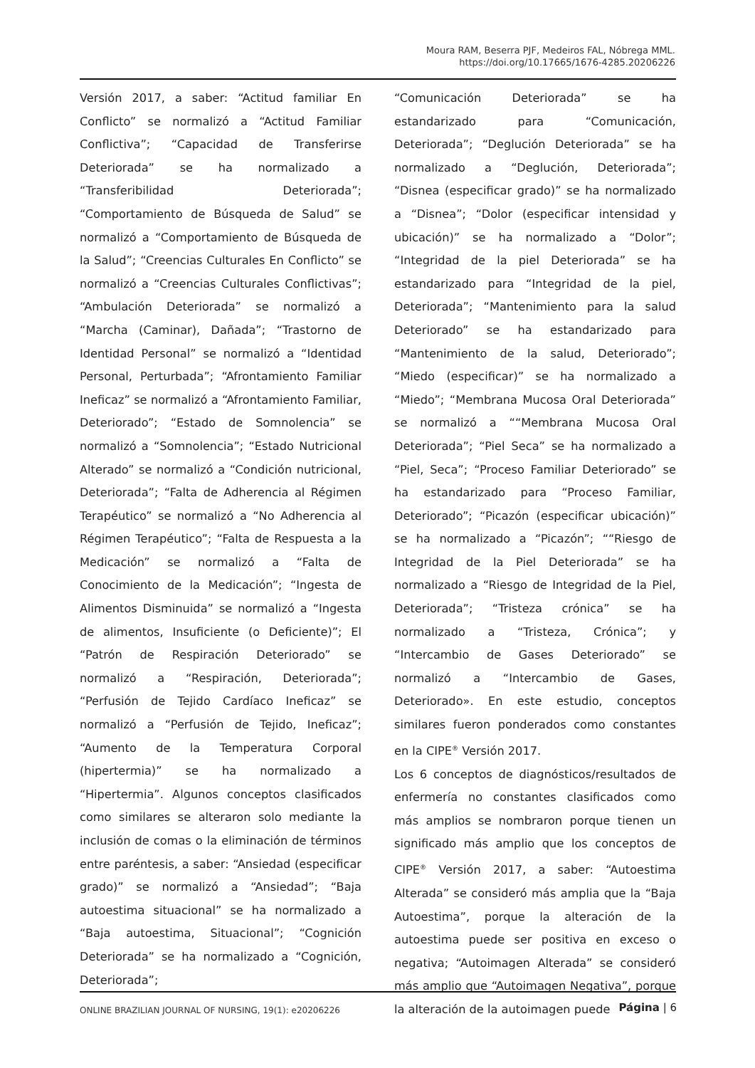Moura RAM, Beserra PJF, Medeiros FAL, Nóbrega MML.
https://doi.org/10.17665/1676-4285.20206226
Versión 2017, a saber: “Actitud familiar En Conflicto” se normalizó a “Actitud Familiar Conflictiva”; “Capacidad de Transferirse Deteriorada” se ha normalizado a “Transferibilidad Deteriorada”; “Comportamiento de Búsqueda de Salud” se normalizó a “Comportamiento de Búsqueda de la Salud”; “Creencias Culturales En Conflicto” se normalizó a “Creencias Culturales Conflictivas”; “Ambulación Deteriorada” se normalizó a “Marcha (Caminar), Dañada”; “Trastorno de Identidad Personal” se normalizó a “Identidad Personal, Perturbada”; “Afrontamiento Familiar Ineficaz” se normalizó a “Afrontamiento Familiar, Deteriorado”; “Estado de Somnolencia” se normalizó a “Somnolencia”; “Estado Nutricional Alterado” se normalizó a “Condición nutricional, Deteriorada”; “Falta de Adherencia al Régimen Terapéutico” se normalizó a “No Adherencia al Régimen Terapéutico”; “Falta de Respuesta a la Medicación” se normalizó a “Falta de Conocimiento de la Medicación”; “Ingesta de Alimentos Disminuida” se normalizó a “Ingesta de alimentos, Insuficiente (o Deficiente)”; El “Patrón de Respiración Deteriorado” se normalizó a “Respiración, Deteriorada”; “Perfusión de Tejido Cardíaco Ineficaz” se normalizó a “Perfusión de Tejido, Ineficaz”; “Aumento de la Temperatura Corporal (hipertermia)” se ha normalizado a “Hipertermia”. Algunos conceptos clasificados como similares se alteraron solo mediante la inclusión de comas o la eliminación de términos entre paréntesis, a saber: “Ansiedad (especificar grado)” se normalizó a “Ansiedad”; “Baja autoestima situacional” se ha normalizado a “Baja autoestima, Situacional”; “Cognición Deteriorada” se ha normalizado a “Cognición, Deteriorada”;
“Comunicación Deteriorada” se ha estandarizado para “Comunicación, Deteriorada”; “Deglución Deteriorada” se ha normalizado a “Deglución, Deteriorada”; “Disnea (especificar grado)” se ha normalizado a “Disnea”; “Dolor (especificar intensidad y ubicación)” se ha normalizado a “Dolor”; “Integridad de la piel Deteriorada” se ha estandarizado para “Integridad de la piel, Deteriorada”; “Mantenimiento para la salud Deteriorado” se ha estandarizado para “Mantenimiento de la salud, Deteriorado”; “Miedo (especificar)” se ha normalizado a “Miedo”; “Membrana Mucosa Oral Deteriorada” se normalizó a ““Membrana Mucosa Oral Deteriorada”; “Piel Seca” se ha normalizado a “Piel, Seca”; “Proceso Familiar Deteriorado” se ha estandarizado para “Proceso Familiar, Deteriorado”; “Picazón (especificar ubicación)” se ha normalizado a “Picazón”; ““Riesgo de Integridad de la Piel Deteriorada” se ha normalizado a “Riesgo de Integridad de la Piel, Deteriorada”; “Tristeza crónica” se ha normalizado a “Tristeza, Crónica”; y “Intercambio de Gases Deteriorado” se normalizó a “Intercambio de Gases, Deteriorado». En este estudio, conceptos similares fueron ponderados como constantes en la CIPE<sup>®</sup> Versión 2017.
Los 6 conceptos de diagnósticos/resultados de enfermería no constantes clasificados como más amplios se nombraron porque tienen un significado más amplio que los conceptos de CIPE<sup>®</sup> Versión 2017, a saber: “Autoestima Alterada” se consideró más amplia que la “Baja Autoestima”, porque la alteración de la autoestima puede ser positiva en exceso o negativa; “Autoimagen Alterada” se consideró más amplio que “Autoimagen Negativa”, porque la alteración de la autoimagen puede
ONLINE BRAZILIAN JOURNAL OF NURSING, 19(1): e20206226
Página | 6